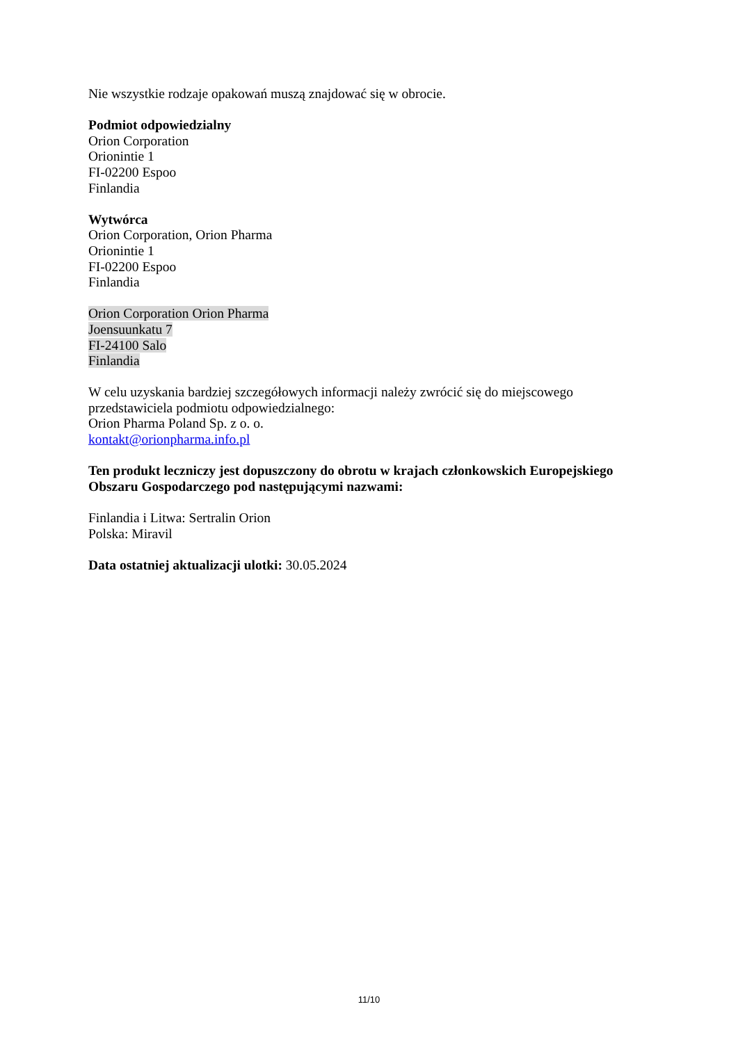Nie wszystkie rodzaje opakowań muszą znajdować się w obrocie.
Podmiot odpowiedzialny
Orion Corporation
Orionintie 1
FI-02200 Espoo
Finlandia
Wytwórca
Orion Corporation, Orion Pharma
Orionintie 1
FI-02200 Espoo
Finlandia
Orion Corporation Orion Pharma
Joensuunkatu 7
FI-24100 Salo
Finlandia
W celu uzyskania bardziej szczegółowych informacji należy zwrócić się do miejscowego przedstawiciela podmiotu odpowiedzialnego:
Orion Pharma Poland Sp. z o. o.
kontakt@orionpharma.info.pl
Ten produkt leczniczy jest dopuszczony do obrotu w krajach członkowskich Europejskiego Obszaru Gospodarczego pod następującymi nazwami:
Finlandia i Litwa: Sertralin Orion
Polska: Miravil
Data ostatniej aktualizacji ulotki: 30.05.2024
11/10